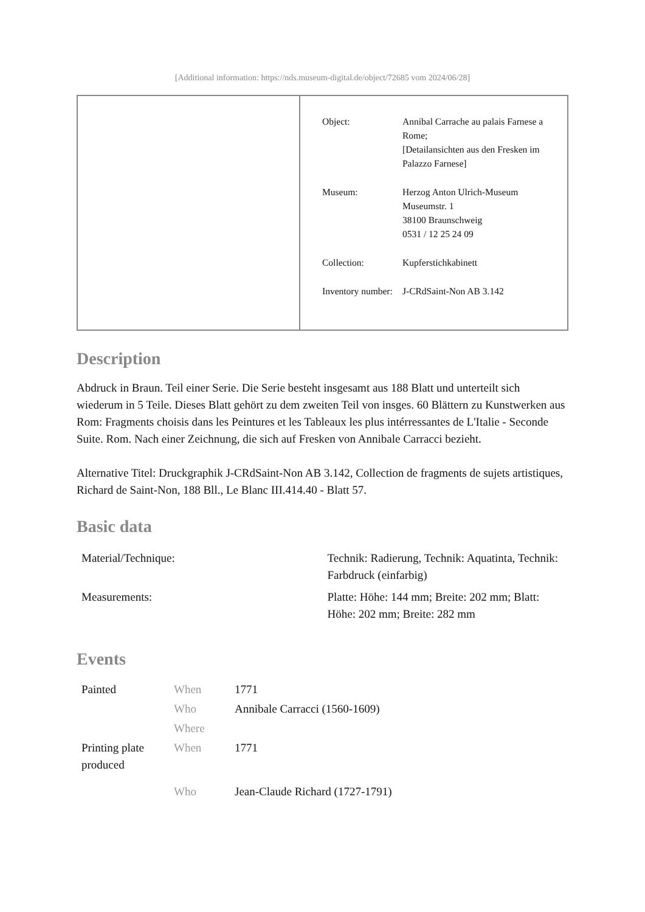[Additional information: https://nds.museum-digital.de/object/72685 vom 2024/06/28]
| | / Object: / Annibal Carrache au palais Farnese a Rome; [Detailansichten aus den Fresken im Palazzo Farnese] / / Museum: / Herzog Anton Ulrich-Museum Museumstr. 1 38100 Braunschweig 0531 / 12 25 24 09 / / Collection: / Kupferstichkabinett / / Inventory number: / J-CRdSaint-Non AB 3.142 / |
Description
Abdruck in Braun. Teil einer Serie. Die Serie besteht insgesamt aus 188 Blatt und unterteilt sich wiederum in 5 Teile. Dieses Blatt gehört zu dem zweiten Teil von insges. 60 Blättern zu Kunstwerken aus Rom: Fragments choisis dans les Peintures et les Tableaux les plus intérressantes de L'Italie - Seconde Suite. Rom. Nach einer Zeichnung, die sich auf Fresken von Annibale Carracci bezieht.
Alternative Titel: Druckgraphik J-CRdSaint-Non AB 3.142, Collection de fragments de sujets artistiques, Richard de Saint-Non, 188 Bll., Le Blanc III.414.40 - Blatt 57.
Basic data
| Material/Technique: | Technik: Radierung, Technik: Aquatinta, Technik: Farbdruck (einfarbig) |
| Measurements: | Platte: Höhe: 144 mm; Breite: 202 mm; Blatt: Höhe: 202 mm; Breite: 282 mm |
Events
| Painted | When | 1771 |
| | Who | Annibale Carracci (1560-1609) |
| | Where | |
| Printing plate produced | When | 1771 |
| | Who | Jean-Claude Richard (1727-1791) |